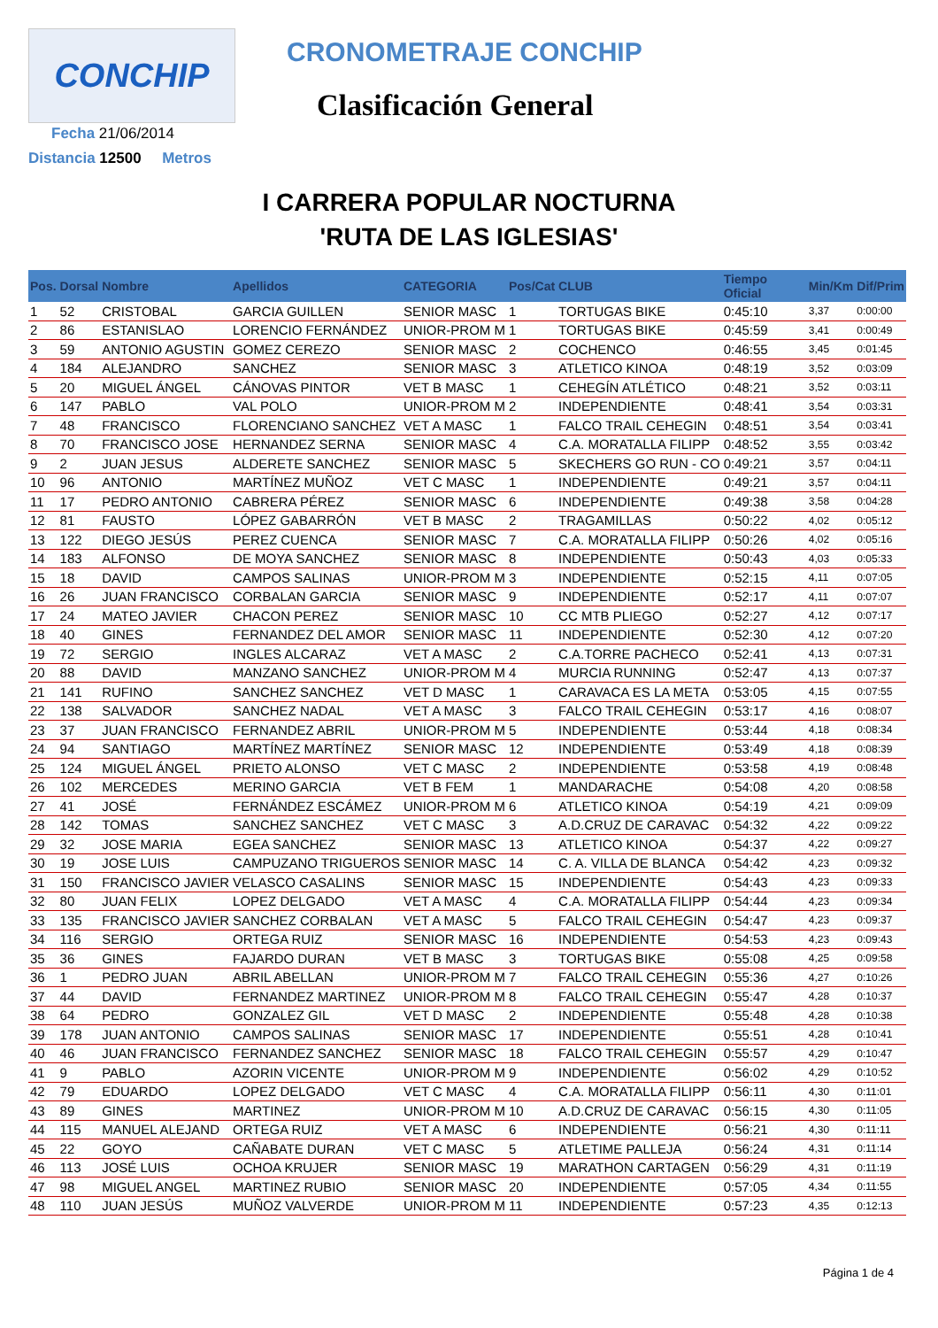CONCHIP
Fecha 21/06/2014
Distancia 12500 Metros
CRONOMETRAJE CONCHIP
Clasificación General
I CARRERA POPULAR NOCTURNA
'RUTA DE LAS IGLESIAS'
| Pos. | Dorsal | Nombre | Apellidos | CATEGORIA | Pos/Cat | CLUB | Tiempo Oficial | Min/Km | Dif/Prim |
| --- | --- | --- | --- | --- | --- | --- | --- | --- | --- |
| 1 | 52 | CRISTOBAL | GARCIA GUILLEN | SENIOR MASC | 1 | TORTUGAS BIKE | 0:45:10 | 3,37 | 0:00:00 |
| 2 | 86 | ESTANISLAO | LORENCIO FERNÁNDEZ | UNIOR-PROM M | 1 | TORTUGAS BIKE | 0:45:59 | 3,41 | 0:00:49 |
| 3 | 59 | ANTONIO AGUSTIN | GOMEZ CEREZO | SENIOR MASC | 2 | COCHENCO | 0:46:55 | 3,45 | 0:01:45 |
| 4 | 184 | ALEJANDRO | SANCHEZ | SENIOR MASC | 3 | ATLETICO KINOA | 0:48:19 | 3,52 | 0:03:09 |
| 5 | 20 | MIGUEL ÁNGEL | CÁNOVAS PINTOR | VET B MASC | 1 | CEHEGÍN ATLÉTICO | 0:48:21 | 3,52 | 0:03:11 |
| 6 | 147 | PABLO | VAL POLO | UNIOR-PROM M | 2 | INDEPENDIENTE | 0:48:41 | 3,54 | 0:03:31 |
| 7 | 48 | FRANCISCO | FLORENCIANO SANCHEZ | VET A MASC | 1 | FALCO TRAIL CEHEGIN | 0:48:51 | 3,54 | 0:03:41 |
| 8 | 70 | FRANCISCO JOSE | HERNANDEZ SERNA | SENIOR MASC | 4 | C.A. MORATALLA FILIPP | 0:48:52 | 3,55 | 0:03:42 |
| 9 | 2 | JUAN JESUS | ALDERETE SANCHEZ | SENIOR MASC | 5 | SKECHERS GO RUN - CO | 0:49:21 | 3,57 | 0:04:11 |
| 10 | 96 | ANTONIO | MARTÍNEZ MUÑOZ | VET C MASC | 1 | INDEPENDIENTE | 0:49:21 | 3,57 | 0:04:11 |
| 11 | 17 | PEDRO ANTONIO | CABRERA PÉREZ | SENIOR MASC | 6 | INDEPENDIENTE | 0:49:38 | 3,58 | 0:04:28 |
| 12 | 81 | FAUSTO | LÓPEZ GABARRÓN | VET B MASC | 2 | TRAGAMILLAS | 0:50:22 | 4,02 | 0:05:12 |
| 13 | 122 | DIEGO JESÚS | PEREZ CUENCA | SENIOR MASC | 7 | C.A. MORATALLA FILIPP | 0:50:26 | 4,02 | 0:05:16 |
| 14 | 183 | ALFONSO | DE MOYA SANCHEZ | SENIOR MASC | 8 | INDEPENDIENTE | 0:50:43 | 4,03 | 0:05:33 |
| 15 | 18 | DAVID | CAMPOS SALINAS | UNIOR-PROM M | 3 | INDEPENDIENTE | 0:52:15 | 4,11 | 0:07:05 |
| 16 | 26 | JUAN FRANCISCO | CORBALAN GARCIA | SENIOR MASC | 9 | INDEPENDIENTE | 0:52:17 | 4,11 | 0:07:07 |
| 17 | 24 | MATEO JAVIER | CHACON PEREZ | SENIOR MASC | 10 | CC MTB PLIEGO | 0:52:27 | 4,12 | 0:07:17 |
| 18 | 40 | GINES | FERNANDEZ DEL AMOR | SENIOR MASC | 11 | INDEPENDIENTE | 0:52:30 | 4,12 | 0:07:20 |
| 19 | 72 | SERGIO | INGLES ALCARAZ | VET A MASC | 2 | C.A.TORRE PACHECO | 0:52:41 | 4,13 | 0:07:31 |
| 20 | 88 | DAVID | MANZANO SANCHEZ | UNIOR-PROM M | 4 | MURCIA RUNNING | 0:52:47 | 4,13 | 0:07:37 |
| 21 | 141 | RUFINO | SANCHEZ SANCHEZ | VET D MASC | 1 | CARAVACA ES LA META | 0:53:05 | 4,15 | 0:07:55 |
| 22 | 138 | SALVADOR | SANCHEZ NADAL | VET A MASC | 3 | FALCO TRAIL CEHEGIN | 0:53:17 | 4,16 | 0:08:07 |
| 23 | 37 | JUAN FRANCISCO | FERNANDEZ ABRIL | UNIOR-PROM M | 5 | INDEPENDIENTE | 0:53:44 | 4,18 | 0:08:34 |
| 24 | 94 | SANTIAGO | MARTÍNEZ MARTÍNEZ | SENIOR MASC | 12 | INDEPENDIENTE | 0:53:49 | 4,18 | 0:08:39 |
| 25 | 124 | MIGUEL ÁNGEL | PRIETO ALONSO | VET C MASC | 2 | INDEPENDIENTE | 0:53:58 | 4,19 | 0:08:48 |
| 26 | 102 | MERCEDES | MERINO GARCIA | VET B FEM | 1 | MANDARACHE | 0:54:08 | 4,20 | 0:08:58 |
| 27 | 41 | JOSÉ | FERNÁNDEZ ESCÁMEZ | UNIOR-PROM M | 6 | ATLETICO KINOA | 0:54:19 | 4,21 | 0:09:09 |
| 28 | 142 | TOMAS | SANCHEZ SANCHEZ | VET C MASC | 3 | A.D.CRUZ DE CARAVAC | 0:54:32 | 4,22 | 0:09:22 |
| 29 | 32 | JOSE MARIA | EGEA SANCHEZ | SENIOR MASC | 13 | ATLETICO KINOA | 0:54:37 | 4,22 | 0:09:27 |
| 30 | 19 | JOSE LUIS | CAMPUZANO TRIGUEROS | SENIOR MASC | 14 | C. A. VILLA DE BLANCA | 0:54:42 | 4,23 | 0:09:32 |
| 31 | 150 | FRANCISCO JAVIER | VELASCO CASALINS | SENIOR MASC | 15 | INDEPENDIENTE | 0:54:43 | 4,23 | 0:09:33 |
| 32 | 80 | JUAN FELIX | LOPEZ DELGADO | VET A MASC | 4 | C.A. MORATALLA FILIPP | 0:54:44 | 4,23 | 0:09:34 |
| 33 | 135 | FRANCISCO JAVIER | SANCHEZ CORBALAN | VET A MASC | 5 | FALCO TRAIL CEHEGIN | 0:54:47 | 4,23 | 0:09:37 |
| 34 | 116 | SERGIO | ORTEGA RUIZ | SENIOR MASC | 16 | INDEPENDIENTE | 0:54:53 | 4,23 | 0:09:43 |
| 35 | 36 | GINES | FAJARDO DURAN | VET B MASC | 3 | TORTUGAS BIKE | 0:55:08 | 4,25 | 0:09:58 |
| 36 | 1 | PEDRO JUAN | ABRIL ABELLAN | UNIOR-PROM M | 7 | FALCO TRAIL CEHEGIN | 0:55:36 | 4,27 | 0:10:26 |
| 37 | 44 | DAVID | FERNANDEZ MARTINEZ | UNIOR-PROM M | 8 | FALCO TRAIL CEHEGIN | 0:55:47 | 4,28 | 0:10:37 |
| 38 | 64 | PEDRO | GONZALEZ GIL | VET D MASC | 2 | INDEPENDIENTE | 0:55:48 | 4,28 | 0:10:38 |
| 39 | 178 | JUAN ANTONIO | CAMPOS SALINAS | SENIOR MASC | 17 | INDEPENDIENTE | 0:55:51 | 4,28 | 0:10:41 |
| 40 | 46 | JUAN FRANCISCO | FERNANDEZ SANCHEZ | SENIOR MASC | 18 | FALCO TRAIL CEHEGIN | 0:55:57 | 4,29 | 0:10:47 |
| 41 | 9 | PABLO | AZORIN VICENTE | UNIOR-PROM M | 9 | INDEPENDIENTE | 0:56:02 | 4,29 | 0:10:52 |
| 42 | 79 | EDUARDO | LOPEZ DELGADO | VET C MASC | 4 | C.A. MORATALLA FILIPP | 0:56:11 | 4,30 | 0:11:01 |
| 43 | 89 | GINES | MARTINEZ | UNIOR-PROM M | 10 | A.D.CRUZ DE CARAVAC | 0:56:15 | 4,30 | 0:11:05 |
| 44 | 115 | MANUEL ALEJAND | ORTEGA RUIZ | VET A MASC | 6 | INDEPENDIENTE | 0:56:21 | 4,30 | 0:11:11 |
| 45 | 22 | GOYO | CAÑABATE DURAN | VET C MASC | 5 | ATLETIME PALLEJA | 0:56:24 | 4,31 | 0:11:14 |
| 46 | 113 | JOSÉ LUIS | OCHOA KRUJER | SENIOR MASC | 19 | MARATHON CARTAGEN | 0:56:29 | 4,31 | 0:11:19 |
| 47 | 98 | MIGUEL ANGEL | MARTINEZ RUBIO | SENIOR MASC | 20 | INDEPENDIENTE | 0:57:05 | 4,34 | 0:11:55 |
| 48 | 110 | JUAN JESÚS | MUÑOZ VALVERDE | UNIOR-PROM M | 11 | INDEPENDIENTE | 0:57:23 | 4,35 | 0:12:13 |
Página 1 de 4